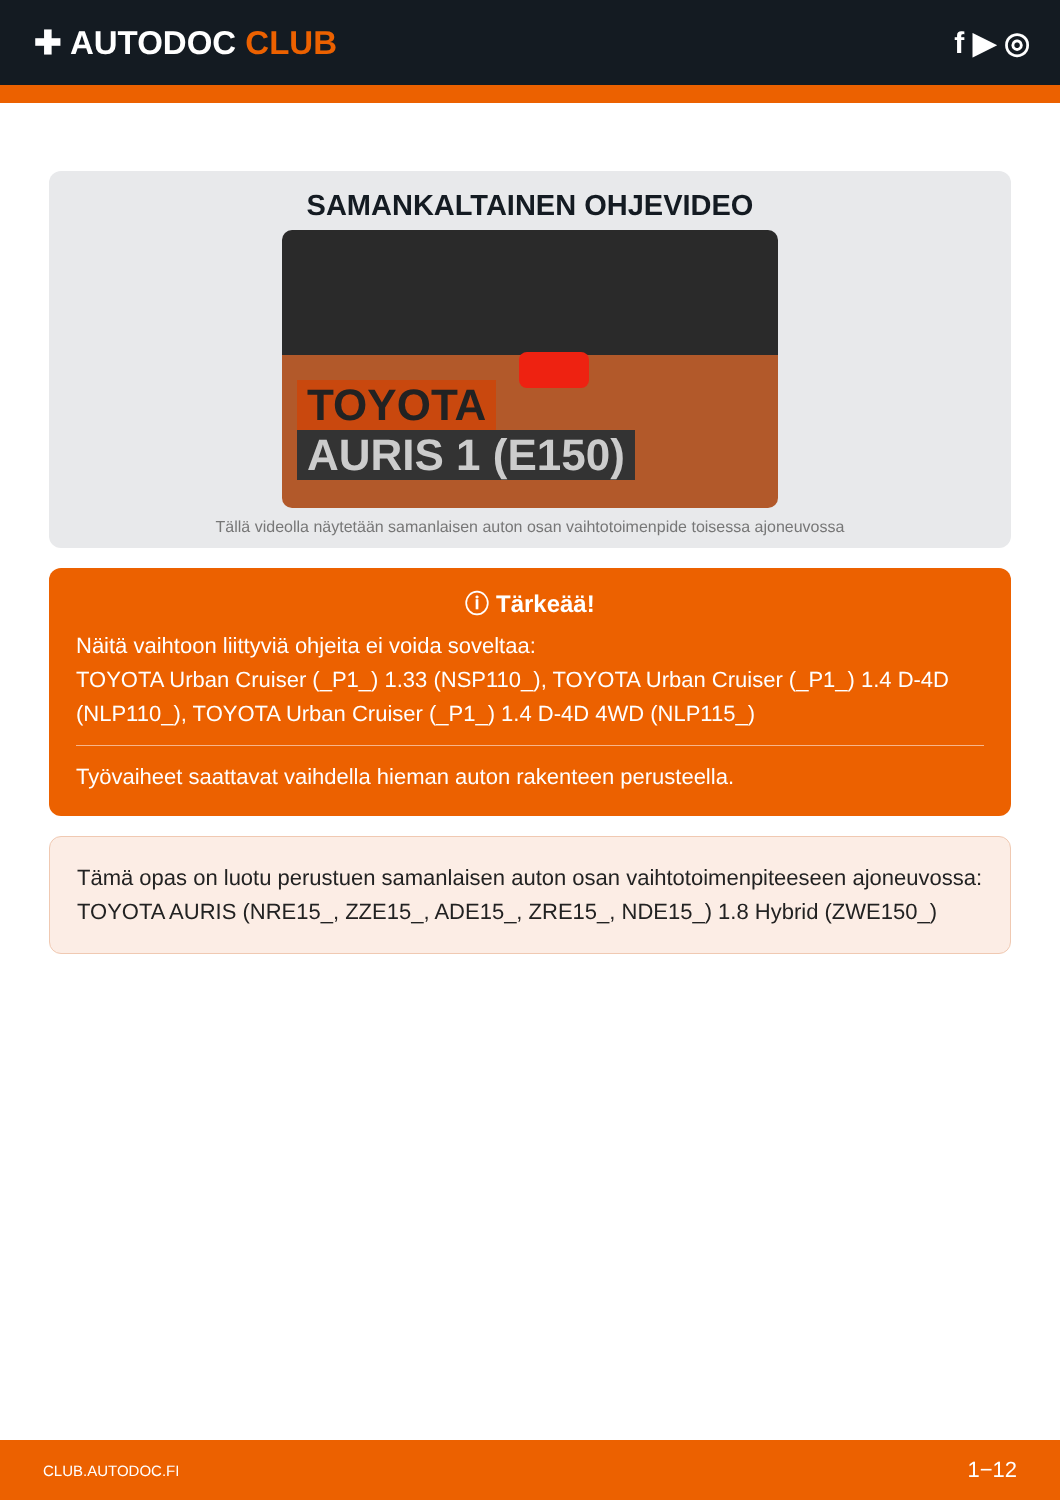✚ AUTODOC CLUB f ▶ ◎
SAMANKALTAINEN OHJEVIDEO
TOYOTA
AURIS 1 (E150)
Tällä videolla näytetään samanlaisen auton osan vaihtotoimenpide toisessa ajoneuvossa
ⓘ Tärkeää!
Näitä vaihtoon liittyviä ohjeita ei voida soveltaa:
TOYOTA Urban Cruiser (_P1_) 1.33 (NSP110_), TOYOTA Urban Cruiser (_P1_) 1.4 D-4D (NLP110_), TOYOTA Urban Cruiser (_P1_) 1.4 D-4D 4WD (NLP115_)
Työvaiheet saattavat vaihdella hieman auton rakenteen perusteella.
Tämä opas on luotu perustuen samanlaisen auton osan vaihtotoimenpiteeseen ajoneuvossa: TOYOTA AURIS (NRE15_, ZZE15_, ADE15_, ZRE15_, NDE15_) 1.8 Hybrid (ZWE150_)
CLUB.AUTODOC.FI 1−12